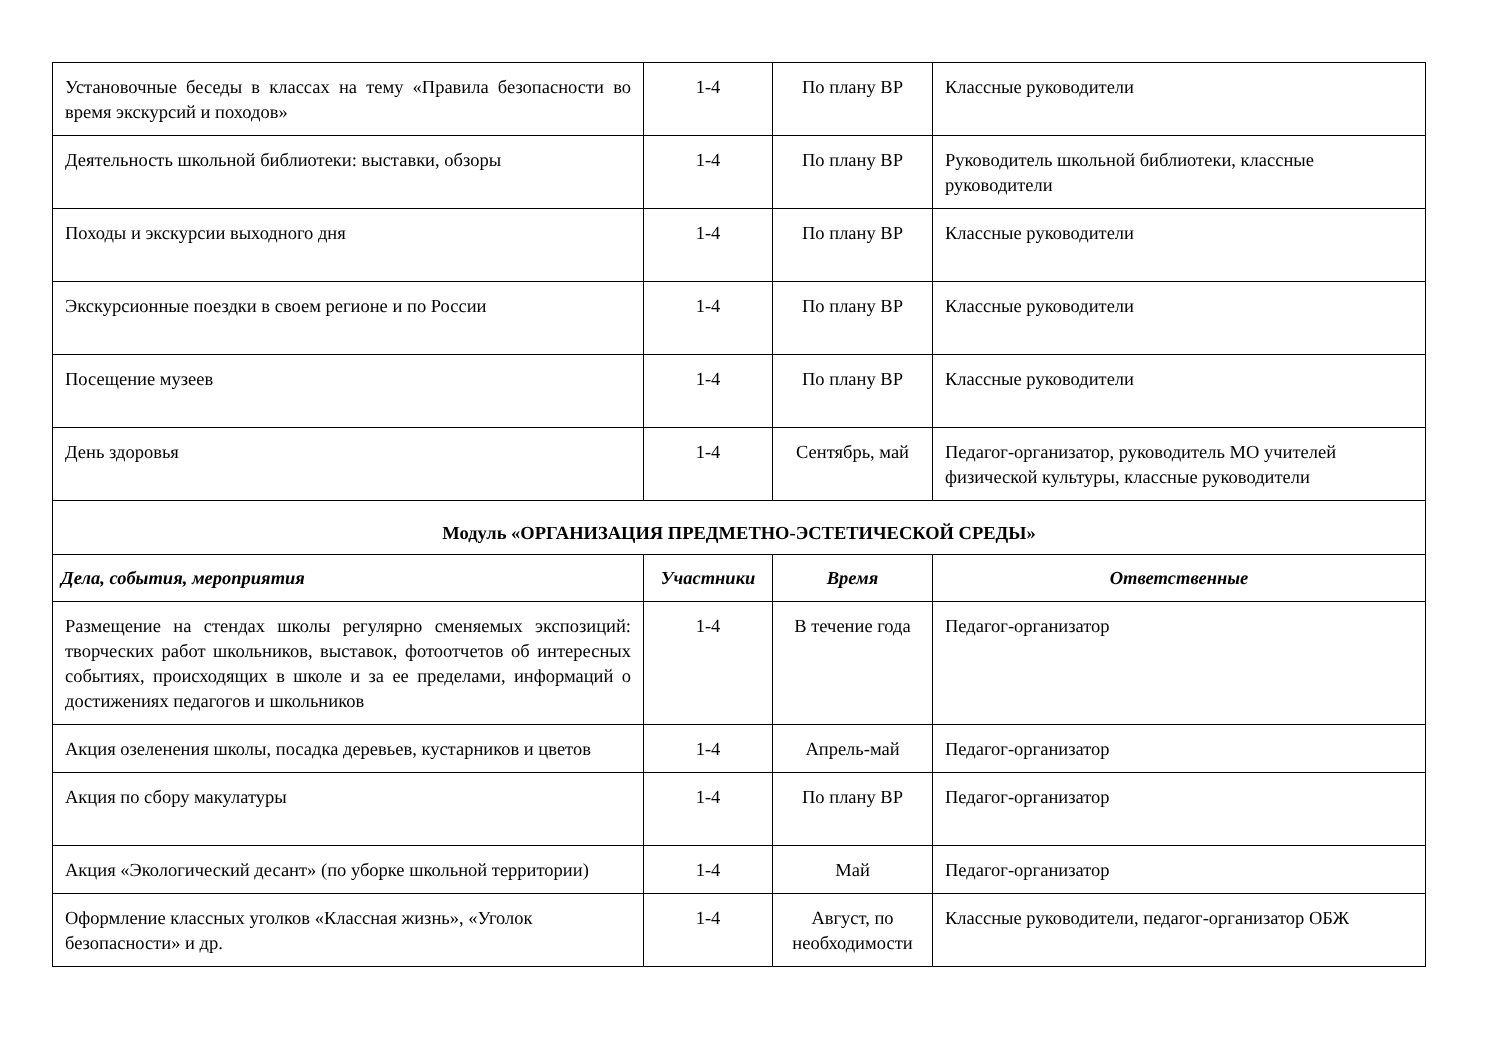| Установочные беседы в классах на тему «Правила безопасности во время экскурсий и походов» | 1-4 | По плану ВР | Классные руководители |
| Деятельность школьной библиотеки: выставки, обзоры | 1-4 | По плану ВР | Руководитель школьной библиотеки, классные руководители |
| Походы и экскурсии выходного дня | 1-4 | По плану ВР | Классные руководители |
| Экскурсионные поездки в своем регионе и по России | 1-4 | По плану ВР | Классные руководители |
| Посещение музеев | 1-4 | По плану ВР | Классные руководители |
| День здоровья | 1-4 | Сентябрь, май | Педагог-организатор, руководитель МО учителей физической культуры, классные руководители |
| Модуль «ОРГАНИЗАЦИЯ ПРЕДМЕТНО-ЭСТЕТИЧЕСКОЙ СРЕДЫ» | | | |
| Дела, события, мероприятия | Участники | Время | Ответственные |
| Размещение на стендах школы регулярно сменяемых экспозиций: творческих работ школьников, выставок, фотоотчетов об интересных событиях, происходящих в школе и за ее пределами, информаций о достижениях педагогов и школьников | 1-4 | В течение года | Педагог-организатор |
| Акция озеленения школы, посадка деревьев, кустарников и цветов | 1-4 | Апрель-май | Педагог-организатор |
| Акция по сбору макулатуры | 1-4 | По плану ВР | Педагог-организатор |
| Акция «Экологический десант» (по уборке школьной территории) | 1-4 | Май | Педагог-организатор |
| Оформление классных уголков «Классная жизнь», «Уголок безопасности» и др. | 1-4 | Август, по необходимости | Классные руководители, педагог-организатор ОБЖ |